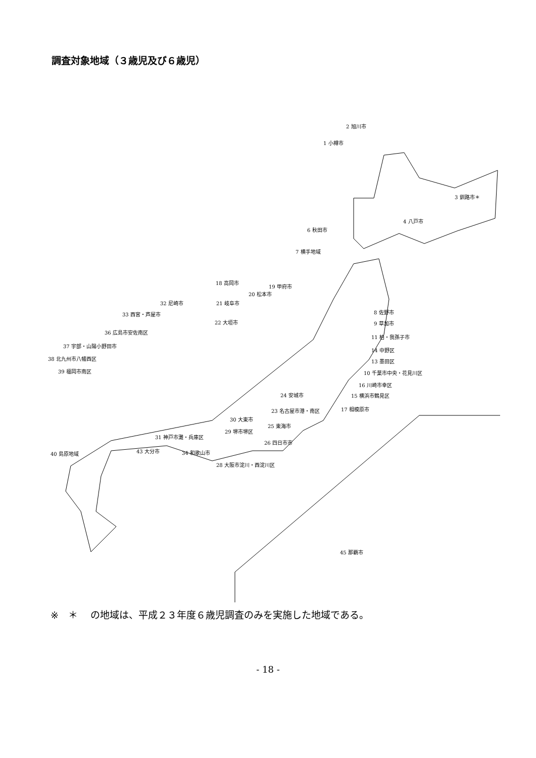調査対象地域（３歳児及び６歳児）
2 旭川市
1 小樽市
3 釧路市＊
4 八戸市
6 秋田市
7 横手地域
18 高岡市
19 甲府市
20 松本市
32 尼崎市 21 岐阜市
8 佐野市
33 西宮・芦屋市
22 大垣市 9 草加市
36 広島市安佐南区
11 柏・我孫子市
37 宇部・山陽小野田市
14 中野区
38 北九州市八幡西区 13 墨田区
39 福岡市南区 10 千葉市中央・花見川区
16 川崎市幸区
24 安城市 15 横浜市鶴見区
17 相模原市
23 名古屋市港・南区
30 大東市
25 東海市
29 堺市堺区
31 神戸市灘・兵庫区
26 四日市市
43 大分市 34 和歌山市
40 島原地域
28 大阪市淀川・西淀川区
45 那覇市
※　＊　 の地域は、平成２３年度６歳児調査のみを実施した地域である。
- 18 -